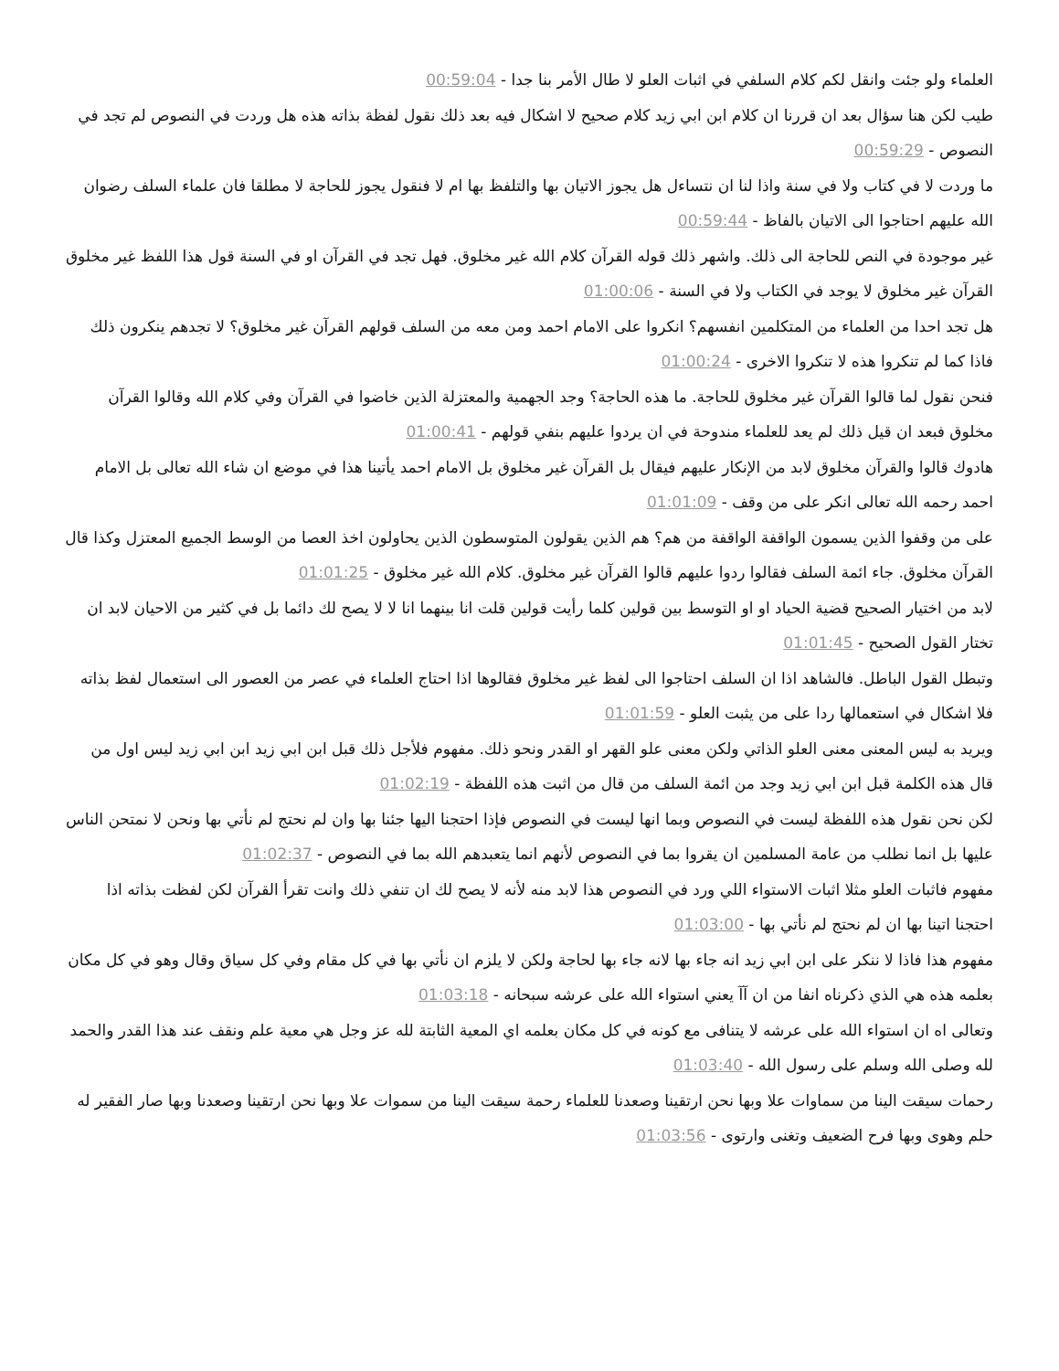العلماء ولو جئت وانقل لكم كلام السلفي في اثبات العلو لا طال الأمر بنا جدا - 00:59:04
طيب لكن هنا سؤال بعد ان قررنا ان كلام ابن ابي زيد كلام صحيح لا اشكال فيه بعد ذلك نقول لفظة بذاته هذه هل وردت في النصوص لم تجد في النصوص - 00:59:29
ما وردت لا في كتاب ولا في سنة واذا لنا ان نتساءل هل يجوز الاتيان بها والتلفظ بها ام لا فنقول يجوز للحاجة لا مطلقا فان علماء السلف رضوان الله عليهم احتاجوا الى الاتيان بالفاظ - 00:59:44
غير موجودة في النص للحاجة الى ذلك. واشهر ذلك قوله القرآن كلام الله غير مخلوق. فهل تجد في القرآن او في السنة قول هذا اللفظ غير مخلوق القرآن غير مخلوق لا يوجد في الكتاب ولا في السنة - 01:00:06
هل تجد احدا من العلماء من المتكلمين انفسهم؟ انكروا على الامام احمد ومن معه من السلف قولهم القرآن غير مخلوق؟ لا تجدهم ينكرون ذلك فاذا كما لم تنكروا هذه لا تنكروا الاخرى - 01:00:24
فنحن نقول لما قالوا القرآن غير مخلوق للحاجة. ما هذه الحاجة؟ وجد الجهمية والمعتزلة الذين خاضوا في القرآن وفي كلام الله وقالوا القرآن مخلوق فبعد ان قيل ذلك لم يعد للعلماء مندوحة في ان يردوا عليهم بنفي قولهم - 01:00:41
هادوك قالوا والقرآن مخلوق لابد من الإنكار عليهم فيقال بل القرآن غير مخلوق بل الامام احمد يأتينا هذا في موضع ان شاء الله تعالى بل الامام احمد رحمه الله تعالى انكر على من وقف - 01:01:09
على من وقفوا الذين يسمون الواقفة الواقفة من هم؟ هم الذين يقولون المتوسطون الذين يحاولون اخذ العصا من الوسط الجميع المعتزل وكذا قال القرآن مخلوق. جاء ائمة السلف فقالوا ردوا عليهم قالوا القرآن غير مخلوق. كلام الله غير مخلوق - 01:01:25
لابد من اختيار الصحيح قضية الحياد او او التوسط بين قولين كلما رأيت قولين قلت انا بينهما انا لا لا يصح لك دائما بل في كثير من الاحيان لابد ان تختار القول الصحيح - 01:01:45
وتبطل القول الباطل. فالشاهد اذا ان السلف احتاجوا الى لفظ غير مخلوق فقالوها اذا احتاج العلماء في عصر من العصور الى استعمال لفظ بذاته فلا اشكال في استعمالها ردا على من يثبت العلو - 01:01:59
ويريد به ليس المعنى معنى العلو الذاتي ولكن معنى علو القهر او القدر ونحو ذلك. مفهوم فلأجل ذلك قبل ابن ابي زيد ابن ابي زيد ليس اول من قال هذه الكلمة قبل ابن ابي زيد وجد من ائمة السلف من قال من اثبت هذه اللفظة - 01:02:19
لكن نحن نقول هذه اللفظة ليست في النصوص وبما انها ليست في النصوص فإذا احتجنا اليها جئنا بها وان لم نحتج لم نأتي بها ونحن لا نمتحن الناس عليها بل انما نطلب من عامة المسلمين ان يقروا بما في النصوص لأنهم انما يتعبدهم الله بما في النصوص - 01:02:37
مفهوم فاثبات العلو مثلا اثبات الاستواء اللي ورد في النصوص هذا لابد منه لأنه لا يصح لك ان تنفي ذلك وانت تقرأ القرآن لكن لفظت بذاته اذا احتجنا اتينا بها ان لم نحتج لم نأتي بها - 01:03:00
مفهوم هذا فاذا لا ننكر على ابن ابي زيد انه جاء بها لانه جاء بها لحاجة ولكن لا يلزم ان نأتي بها في كل مقام وفي كل سياق وقال وهو في كل مكان بعلمه هذه هي الذي ذكرناه انفا من ان آآ يعني استواء الله على عرشه سبحانه - 01:03:18
وتعالى اه ان استواء الله على عرشه لا يتنافى مع كونه في كل مكان بعلمه اي المعية الثابتة لله عز وجل هي معية علم ونقف عند هذا القدر والحمد لله وصلى الله وسلم على رسول الله - 01:03:40
رحمات سيقت الينا من سماوات علا وبها نحن ارتقينا وصعدنا للعلماء رحمة سيقت الينا من سموات علا وبها نحن ارتقينا وصعدنا وبها صار الفقير له حلم وهوى وبها فرح الضعيف وتغنى وارتوى - 01:03:56